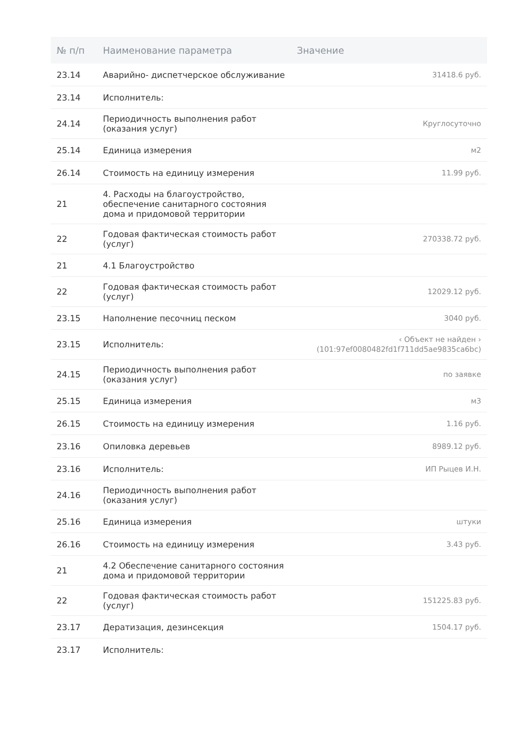| № п/п | Наименование параметра | Значение |
| --- | --- | --- |
| 23.14 | Аварийно- диспетчерское обслуживание | 31418.6 руб. |
| 23.14 | Исполнитель: | |
| 24.14 | Периодичность выполнения работ (оказания услуг) | Круглосуточно |
| 25.14 | Единица измерения | м2 |
| 26.14 | Стоимость на единицу измерения | 11.99 руб. |
| 21 | 4. Расходы на благоустройство, обеспечение санитарного состояния дома и придомовой территории | |
| 22 | Годовая фактическая стоимость работ (услуг) | 270338.72 руб. |
| 21 | 4.1 Благоустройство | |
| 22 | Годовая фактическая стоимость работ (услуг) | 12029.12 руб. |
| 23.15 | Наполнение песочниц песком | 3040 руб. |
| 23.15 | Исполнитель: | ‹ Объект не найден › (101:97ef0080482fd1f711dd5ae9835ca6bc) |
| 24.15 | Периодичность выполнения работ (оказания услуг) | по заявке |
| 25.15 | Единица измерения | м3 |
| 26.15 | Стоимость на единицу измерения | 1.16 руб. |
| 23.16 | Опиловка деревьев | 8989.12 руб. |
| 23.16 | Исполнитель: | ИП Рыцев И.Н. |
| 24.16 | Периодичность выполнения работ (оказания услуг) | |
| 25.16 | Единица измерения | штуки |
| 26.16 | Стоимость на единицу измерения | 3.43 руб. |
| 21 | 4.2 Обеспечение санитарного состояния дома и придомовой территории | |
| 22 | Годовая фактическая стоимость работ (услуг) | 151225.83 руб. |
| 23.17 | Дератизация, дезинсекция | 1504.17 руб. |
| 23.17 | Исполнитель: | |